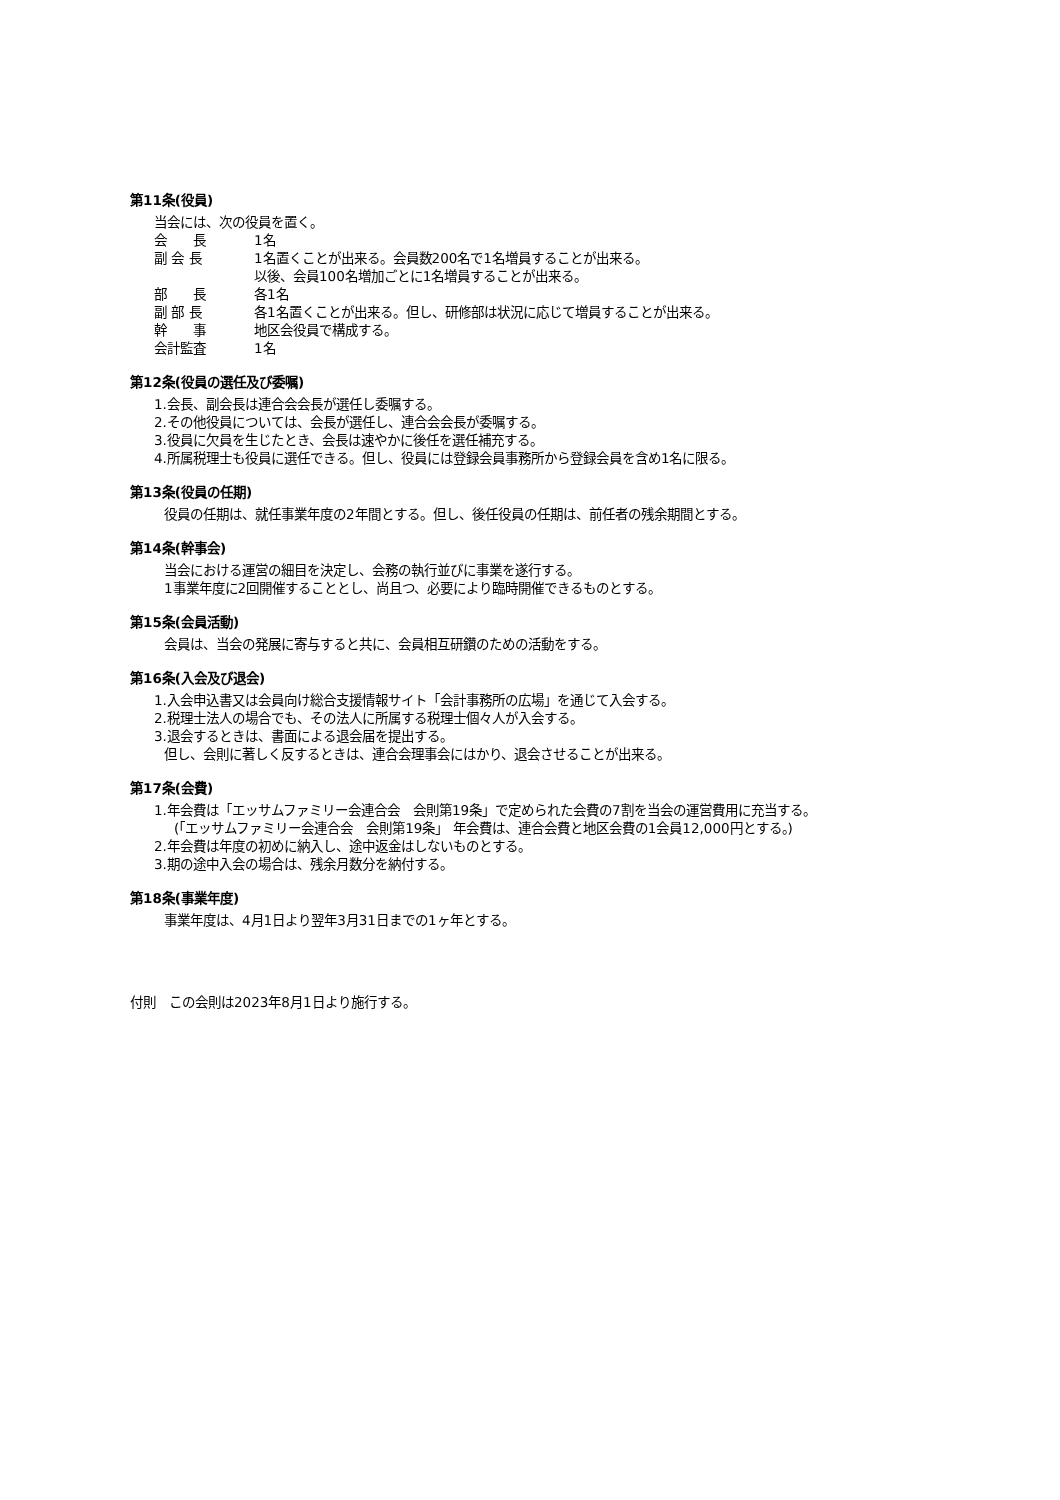第11条(役員)
当会には、次の役員を置く。
| 会 長 | 1名 |
| 副 会 長 | 1名置くことが出来る。会員数200名で1名増員することが出来る。 以後、会員100名増加ごとに1名増員することが出来る。 |
| 部 長 | 各1名 |
| 副 部 長 | 各1名置くことが出来る。但し、研修部は状況に応じて増員することが出来る。 |
| 幹 事 | 地区会役員で構成する。 |
| 会計監査 | 1名 |
第12条(役員の選任及び委嘱)
1.会長、副会長は連合会会長が選任し委嘱する。
2.その他役員については、会長が選任し、連合会会長が委嘱する。
3.役員に欠員を生じたとき、会長は速やかに後任を選任補充する。
4.所属税理士も役員に選任できる。但し、役員には登録会員事務所から登録会員を含め1名に限る。
第13条(役員の任期)
役員の任期は、就任事業年度の2年間とする。但し、後任役員の任期は、前任者の残余期間とする。
第14条(幹事会)
当会における運営の細目を決定し、会務の執行並びに事業を遂行する。
1事業年度に2回開催することとし、尚且つ、必要により臨時開催できるものとする。
第15条(会員活動)
会員は、当会の発展に寄与すると共に、会員相互研鑽のための活動をする。
第16条(入会及び退会)
1.入会申込書又は会員向け総合支援情報サイト「会計事務所の広場」を通じて入会する。
2.税理士法人の場合でも、その法人に所属する税理士個々人が入会する。
3.退会するときは、書面による退会届を提出する。
但し、会則に著しく反するときは、連合会理事会にはかり、退会させることが出来る。
第17条(会費)
1.年会費は「エッサムファミリー会連合会　会則第19条」で定められた会費の7割を当会の運営費用に充当する。
(「エッサムファミリー会連合会　会則第19条」 年会費は、連合会費と地区会費の1会員12,000円とする。)
2.年会費は年度の初めに納入し、途中返金はしないものとする。
3.期の途中入会の場合は、残余月数分を納付する。
第18条(事業年度)
事業年度は、4月1日より翌年3月31日までの1ヶ年とする。
付則　この会則は2023年8月1日より施行する。